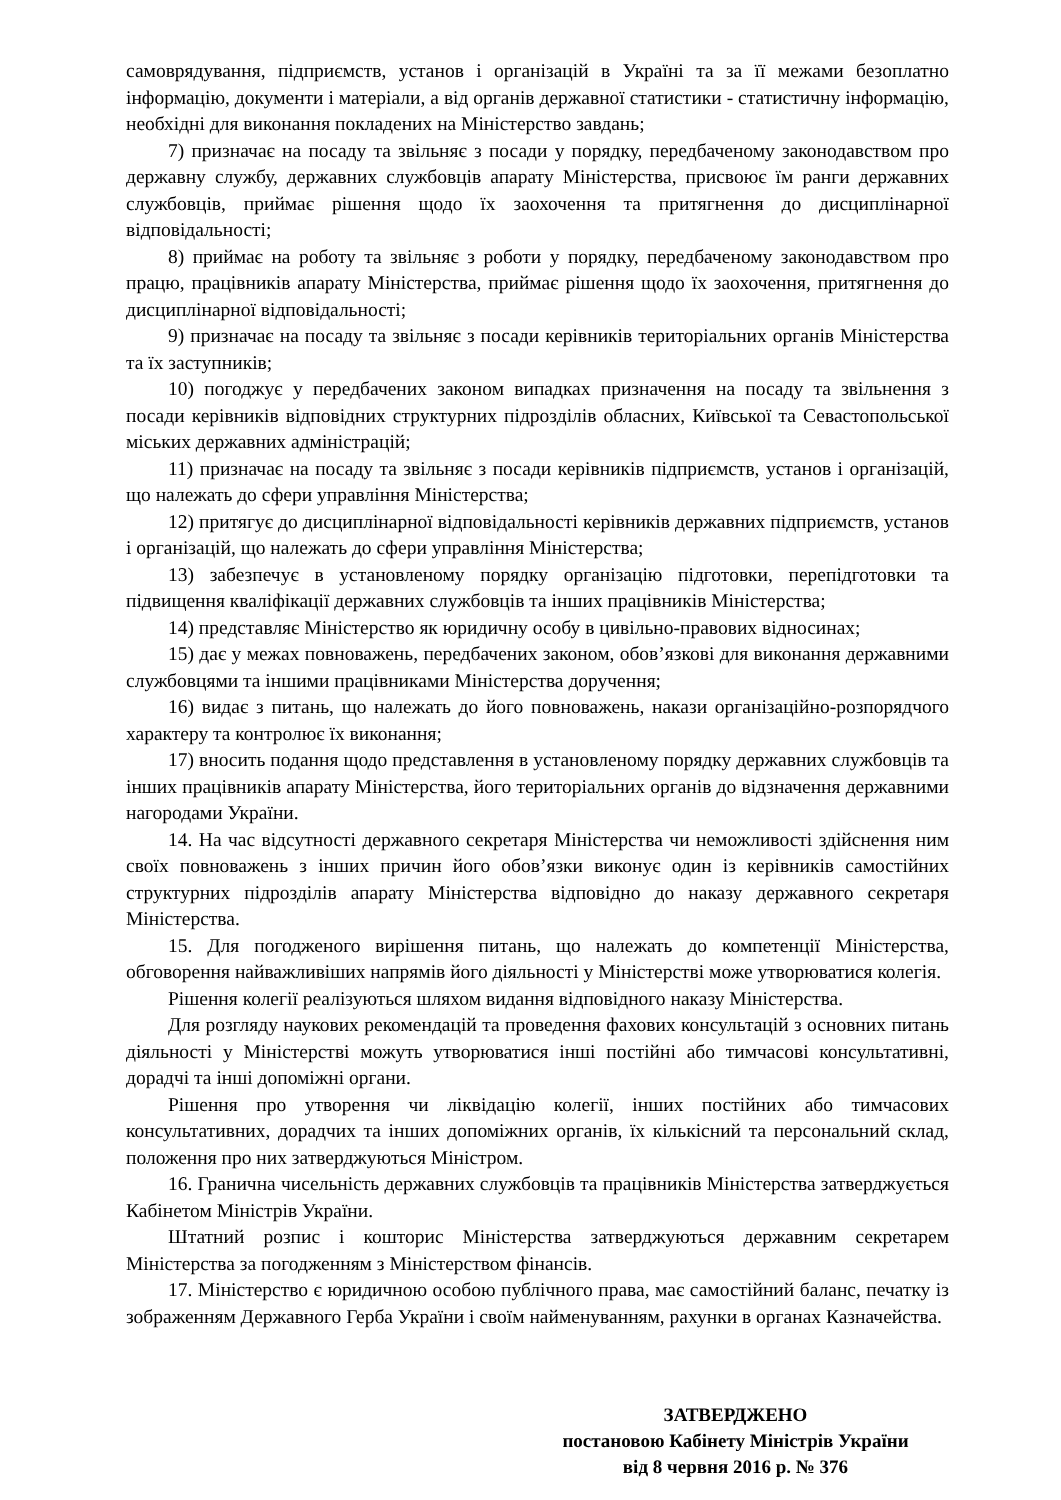самоврядування, підприємств, установ і організацій в Україні та за її межами безоплатно інформацію, документи і матеріали, а від органів державної статистики - статистичну інформацію, необхідні для виконання покладених на Міністерство завдань;
7) призначає на посаду та звільняє з посади у порядку, передбаченому законодавством про державну службу, державних службовців апарату Міністерства, присвоює їм ранги державних службовців, приймає рішення щодо їх заохочення та притягнення до дисциплінарної відповідальності;
8) приймає на роботу та звільняє з роботи у порядку, передбаченому законодавством про працю, працівників апарату Міністерства, приймає рішення щодо їх заохочення, притягнення до дисциплінарної відповідальності;
9) призначає на посаду та звільняє з посади керівників територіальних органів Міністерства та їх заступників;
10) погоджує у передбачених законом випадках призначення на посаду та звільнення з посади керівників відповідних структурних підрозділів обласних, Київської та Севастопольської міських державних адміністрацій;
11) призначає на посаду та звільняє з посади керівників підприємств, установ і організацій, що належать до сфери управління Міністерства;
12) притягує до дисциплінарної відповідальності керівників державних підприємств, установ і організацій, що належать до сфери управління Міністерства;
13) забезпечує в установленому порядку організацію підготовки, перепідготовки та підвищення кваліфікації державних службовців та інших працівників Міністерства;
14) представляє Міністерство як юридичну особу в цивільно-правових відносинах;
15) дає у межах повноважень, передбачених законом, обов’язкові для виконання державними службовцями та іншими працівниками Міністерства доручення;
16) видає з питань, що належать до його повноважень, накази організаційно-розпорядчого характеру та контролює їх виконання;
17) вносить подання щодо представлення в установленому порядку державних службовців та інших працівників апарату Міністерства, його територіальних органів до відзначення державними нагородами України.
14. На час відсутності державного секретаря Міністерства чи неможливості здійснення ним своїх повноважень з інших причин його обов’язки виконує один із керівників самостійних структурних підрозділів апарату Міністерства відповідно до наказу державного секретаря Міністерства.
15. Для погодженого вирішення питань, що належать до компетенції Міністерства, обговорення найважливіших напрямів його діяльності у Міністерстві може утворюватися колегія.
Рішення колегії реалізуються шляхом видання відповідного наказу Міністерства.
Для розгляду наукових рекомендацій та проведення фахових консультацій з основних питань діяльності у Міністерстві можуть утворюватися інші постійні або тимчасові консультативні, дорадчі та інші допоміжні органи.
Рішення про утворення чи ліквідацію колегії, інших постійних або тимчасових консультативних, дорадчих та інших допоміжних органів, їх кількісний та персональний склад, положення про них затверджуються Міністром.
16. Гранична чисельність державних службовців та працівників Міністерства затверджується Кабінетом Міністрів України.
Штатний розпис і кошторис Міністерства затверджуються державним секретарем Міністерства за погодженням з Міністерством фінансів.
17. Міністерство є юридичною особою публічного права, має самостійний баланс, печатку із зображенням Державного Герба України і своїм найменуванням, рахунки в органах Казначейства.
ЗАТВЕРДЖЕНО
постановою Кабінету Міністрів України
від 8 червня 2016 р. № 376